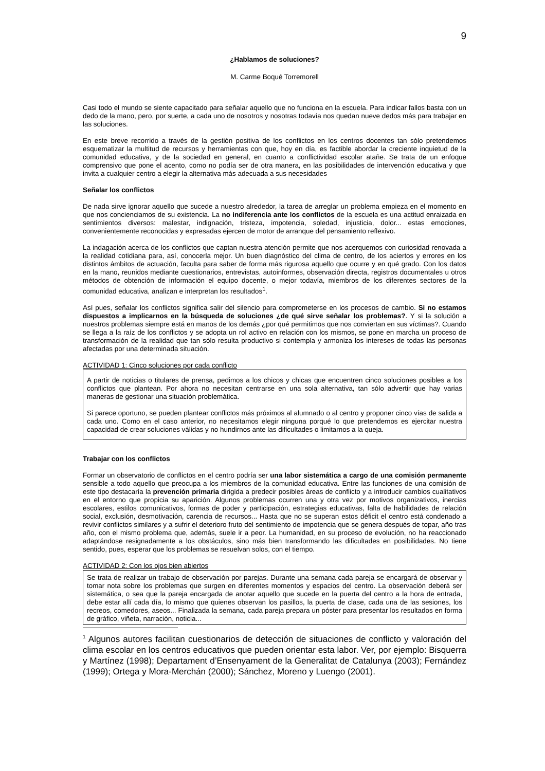9
¿Hablamos de soluciones?
M. Carme Boqué Torremorell
Casi todo el mundo se siente capacitado para señalar aquello que no funciona en la escuela. Para indicar fallos basta con un dedo de la mano, pero, por suerte, a cada uno de nosotros y nosotras todavía nos quedan nueve dedos más para trabajar en las soluciones.
En este breve recorrido a través de la gestión positiva de los conflictos en los centros docentes tan sólo pretendemos esquematizar la multitud de recursos y herramientas con que, hoy en día, es factible abordar la creciente inquietud de la comunidad educativa, y de la sociedad en general, en cuanto a conflictividad escolar atañe. Se trata de un enfoque comprensivo que pone el acento, como no podía ser de otra manera, en las posibilidades de intervención educativa y que invita a cualquier centro a elegir la alternativa más adecuada a sus necesidades
Señalar los conflictos
De nada sirve ignorar aquello que sucede a nuestro alrededor, la tarea de arreglar un problema empieza en el momento en que nos concienciamos de su existencia. La no indiferencia ante los conflictos de la escuela es una actitud enraizada en sentimientos diversos: malestar, indignación, tristeza, impotencia, soledad, injusticia, dolor... estas emociones, convenientemente reconocidas y expresadas ejercen de motor de arranque del pensamiento reflexivo.
La indagación acerca de los conflictos que captan nuestra atención permite que nos acerquemos con curiosidad renovada a la realidad cotidiana para, así, conocerla mejor. Un buen diagnóstico del clima de centro, de los aciertos y errores en los distintos ámbitos de actuación, faculta para saber de forma más rigurosa aquello que ocurre y en qué grado. Con los datos en la mano, reunidos mediante cuestionarios, entrevistas, autoinformes, observación directa, registros documentales u otros métodos de obtención de información el equipo docente, o mejor todavía, miembros de los diferentes sectores de la comunidad educativa, analizan e interpretan los resultados<sup>1</sup>.
Así pues, señalar los conflictos significa salir del silencio para comprometerse en los procesos de cambio. Si no estamos dispuestos a implicarnos en la búsqueda de soluciones ¿de qué sirve señalar los problemas?. Y si la solución a nuestros problemas siempre está en manos de los demás ¿por qué permitimos que nos conviertan en sus víctimas?. Cuando se llega a la raíz de los conflictos y se adopta un rol activo en relación con los mismos, se pone en marcha un proceso de transformación de la realidad que tan sólo resulta productivo si contempla y armoniza los intereses de todas las personas afectadas por una determinada situación.
ACTIVIDAD 1: Cinco soluciones por cada conflicto
A partir de noticias o titulares de prensa, pedimos a los chicos y chicas que encuentren cinco soluciones posibles a los conflictos que plantean. Por ahora no necesitan centrarse en una sola alternativa, tan sólo advertir que hay varias maneras de gestionar una situación problemática.
Si parece oportuno, se pueden plantear conflictos más próximos al alumnado o al centro y proponer cinco vías de salida a cada uno. Como en el caso anterior, no necesitamos elegir ninguna porqué lo que pretendemos es ejercitar nuestra capacidad de crear soluciones válidas y no hundirnos ante las dificultades o limitarnos a la queja.
Trabajar con los conflictos
Formar un observatorio de conflictos en el centro podría ser una labor sistemática a cargo de una comisión permanente sensible a todo aquello que preocupa a los miembros de la comunidad educativa. Entre las funciones de una comisión de este tipo destacaría la prevención primaria dirigida a predecir posibles áreas de conflicto y a introducir cambios cualitativos en el entorno que propicia su aparición. Algunos problemas ocurren una y otra vez por motivos organizativos, inercias escolares, estilos comunicativos, formas de poder y participación, estrategias educativas, falta de habilidades de relación social, exclusión, desmotivación, carencia de recursos... Hasta que no se superan estos déficit el centro está condenado a revivir conflictos similares y a sufrir el deterioro fruto del sentimiento de impotencia que se genera después de topar, año tras año, con el mismo problema que, además, suele ir a peor. La humanidad, en su proceso de evolución, no ha reaccionado adaptándose resignadamente a los obstáculos, sino más bien transformando las dificultades en posibilidades. No tiene sentido, pues, esperar que los problemas se resuelvan solos, con el tiempo.
ACTIVIDAD 2: Con los ojos bien abiertos
Se trata de realizar un trabajo de observación por parejas. Durante una semana cada pareja se encargará de observar y tomar nota sobre los problemas que surgen en diferentes momentos y espacios del centro. La observación deberá ser sistemática, o sea que la pareja encargada de anotar aquello que sucede en la puerta del centro a la hora de entrada, debe estar allí cada día, lo mismo que quienes observan los pasillos, la puerta de clase, cada una de las sesiones, los recreos, comedores, aseos... Finalizada la semana, cada pareja prepara un póster para presentar los resultados en forma de gráfico, viñeta, narración, noticia...
<sup>1</sup> Algunos autores facilitan cuestionarios de detección de situaciones de conflicto y valoración del clima escolar en los centros educativos que pueden orientar esta labor. Ver, por ejemplo: Bisquerra y Martínez (1998); Departament d’Ensenyament de la Generalitat de Catalunya (2003); Fernández (1999); Ortega y Mora-Merchán (2000); Sánchez, Moreno y Luengo (2001).